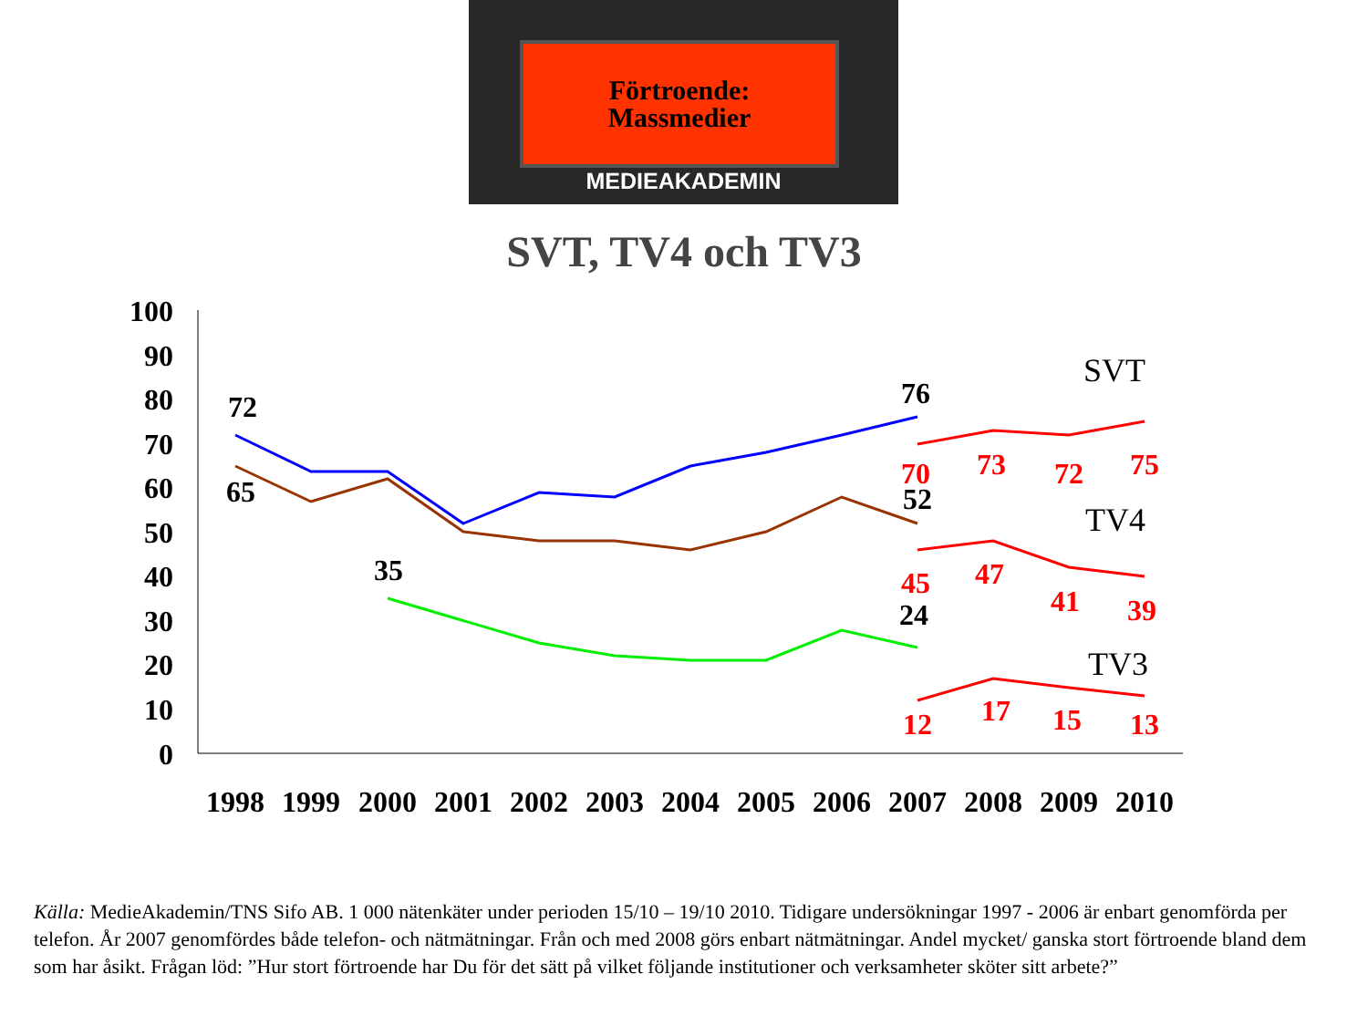Förtroende:
Massmedier
MEDIEAKADEMIN
SVT, TV4 och TV3
100
90
80
70
60
50
40
30
20
10
0
1998
1999
2000
2001
2002
2003
2004
2005
2006
2007
2008
2009
2010
72
65
35
76
52
24
70
73
72
75
45
47
41
39
12
17
15
13
SVT
TV4
TV3
Källa: MedieAkademin/TNS Sifo AB. 1 000 nätenkäter under perioden 15/10 – 19/10 2010. Tidigare undersökningar 1997 - 2006 är enbart genomförda per telefon. År 2007 genomfördes både telefon- och nätmätningar. Från och med 2008 görs enbart nätmätningar. Andel mycket/ ganska stort förtroende bland dem som har åsikt. Frågan löd: ”Hur stort förtroende har Du för det sätt på vilket följande institutioner och verksamheter sköter sitt arbete?”